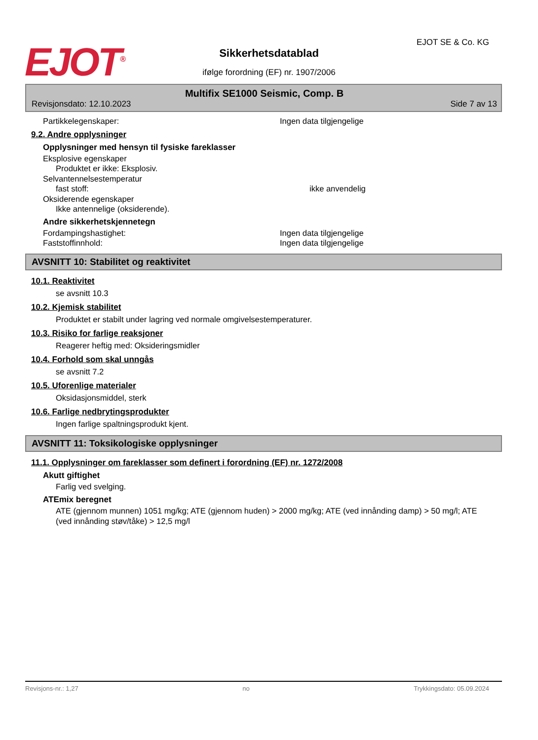EJOT<sup>®</sup>
Sikkerhetsdatablad
ifølge forordning (EF) nr. 1907/2006
EJOT SE & Co. KG
Multifix SE1000 Seismic, Comp. B
Revisjonsdato: 12.10.2023 Side 7 av 13
Partikkelegenskaper: Ingen data tilgjengelige
9.2. Andre opplysninger
Opplysninger med hensyn til fysiske fareklasser
Eksplosive egenskaper
Produktet er ikke: Eksplosiv.
Selvantennelsestemperatur
fast stoff: ikke anvendelig
Oksiderende egenskaper
Ikke antennelige (oksiderende).
Andre sikkerhetskjennetegn
Fordampingshastighet: Ingen data tilgjengelige
Faststoffinnhold: Ingen data tilgjengelige
AVSNITT 10: Stabilitet og reaktivitet
10.1. Reaktivitet
se avsnitt 10.3
10.2. Kjemisk stabilitet
Produktet er stabilt under lagring ved normale omgivelsestemperaturer.
10.3. Risiko for farlige reaksjoner
Reagerer heftig med: Oksideringsmidler
10.4. Forhold som skal unngås
se avsnitt 7.2
10.5. Uforenlige materialer
Oksidasjonsmiddel, sterk
10.6. Farlige nedbrytingsprodukter
Ingen farlige spaltningsprodukt kjent.
AVSNITT 11: Toksikologiske opplysninger
11.1. Opplysninger om fareklasser som definert i forordning (EF) nr. 1272/2008
Akutt giftighet
Farlig ved svelging.
ATEmix beregnet
ATE (gjennom munnen) 1051 mg/kg; ATE (gjennom huden) > 2000 mg/kg; ATE (ved innånding damp) > 50 mg/l; ATE (ved innånding støv/tåke) > 12,5 mg/l
Revisjons-nr.: 1,27 no Trykkingsdato: 05.09.2024